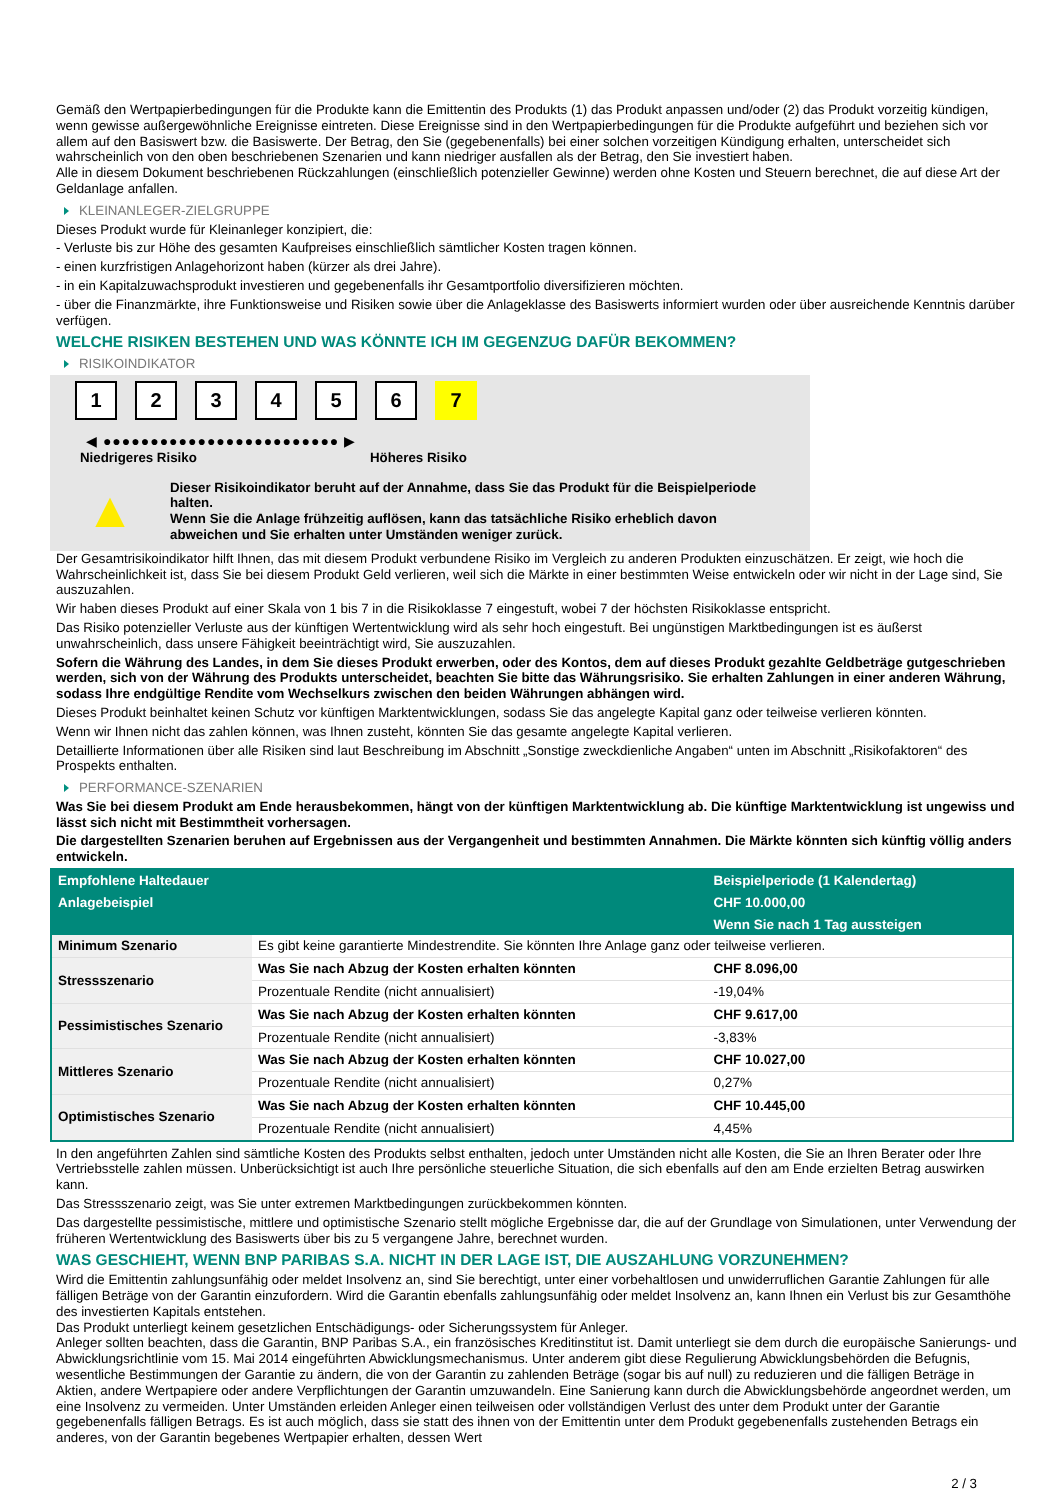Gemäß den Wertpapierbedingungen für die Produkte kann die Emittentin des Produkts (1) das Produkt anpassen und/oder (2) das Produkt vorzeitig kündigen, wenn gewisse außergewöhnliche Ereignisse eintreten. Diese Ereignisse sind in den Wertpapierbedingungen für die Produkte aufgeführt und beziehen sich vor allem auf den Basiswert bzw. die Basiswerte. Der Betrag, den Sie (gegebenenfalls) bei einer solchen vorzeitigen Kündigung erhalten, unterscheidet sich wahrscheinlich von den oben beschriebenen Szenarien und kann niedriger ausfallen als der Betrag, den Sie investiert haben.
Alle in diesem Dokument beschriebenen Rückzahlungen (einschließlich potenzieller Gewinne) werden ohne Kosten und Steuern berechnet, die auf diese Art der Geldanlage anfallen.
KLEINANLEGER-ZIELGRUPPE
Dieses Produkt wurde für Kleinanleger konzipiert, die:
- Verluste bis zur Höhe des gesamten Kaufpreises einschließlich sämtlicher Kosten tragen können.
- einen kurzfristigen Anlagehorizont haben (kürzer als drei Jahre).
- in ein Kapitalzuwachsprodukt investieren und gegebenenfalls ihr Gesamtportfolio diversifizieren möchten.
- über die Finanzmärkte, ihre Funktionsweise und Risiken sowie über die Anlageklasse des Basiswerts informiert wurden oder über ausreichende Kenntnis darüber verfügen.
WELCHE RISIKEN BESTEHEN UND WAS KÖNNTE ICH IM GEGENZUG DAFÜR BEKOMMEN?
RISIKOINDIKATOR
1 2 3 4 5 6 7
◀ ●●●●●●●●●●●●●●●●●●●●●●●●● ▶
Niedrigeres Risiko Höheres Risiko
▲
Dieser Risikoindikator beruht auf der Annahme, dass Sie das Produkt für die Beispielperiode halten.
Wenn Sie die Anlage frühzeitig auflösen, kann das tatsächliche Risiko erheblich davon abweichen und Sie erhalten unter Umständen weniger zurück.
Der Gesamtrisikoindikator hilft Ihnen, das mit diesem Produkt verbundene Risiko im Vergleich zu anderen Produkten einzuschätzen. Er zeigt, wie hoch die Wahrscheinlichkeit ist, dass Sie bei diesem Produkt Geld verlieren, weil sich die Märkte in einer bestimmten Weise entwickeln oder wir nicht in der Lage sind, Sie auszuzahlen.
Wir haben dieses Produkt auf einer Skala von 1 bis 7 in die Risikoklasse 7 eingestuft, wobei 7 der höchsten Risikoklasse entspricht.
Das Risiko potenzieller Verluste aus der künftigen Wertentwicklung wird als sehr hoch eingestuft. Bei ungünstigen Marktbedingungen ist es äußerst unwahrscheinlich, dass unsere Fähigkeit beeinträchtigt wird, Sie auszuzahlen.
Sofern die Währung des Landes, in dem Sie dieses Produkt erwerben, oder des Kontos, dem auf dieses Produkt gezahlte Geldbeträge gutgeschrieben werden, sich von der Währung des Produkts unterscheidet, beachten Sie bitte das Währungsrisiko. Sie erhalten Zahlungen in einer anderen Währung, sodass Ihre endgültige Rendite vom Wechselkurs zwischen den beiden Währungen abhängen wird.
Dieses Produkt beinhaltet keinen Schutz vor künftigen Marktentwicklungen, sodass Sie das angelegte Kapital ganz oder teilweise verlieren könnten.
Wenn wir Ihnen nicht das zahlen können, was Ihnen zusteht, könnten Sie das gesamte angelegte Kapital verlieren.
Detaillierte Informationen über alle Risiken sind laut Beschreibung im Abschnitt „Sonstige zweckdienliche Angaben“ unten im Abschnitt „Risikofaktoren“ des Prospekts enthalten.
PERFORMANCE-SZENARIEN
Was Sie bei diesem Produkt am Ende herausbekommen, hängt von der künftigen Marktentwicklung ab. Die künftige Marktentwicklung ist ungewiss und lässt sich nicht mit Bestimmtheit vorhersagen.
Die dargestellten Szenarien beruhen auf Ergebnissen aus der Vergangenheit und bestimmten Annahmen. Die Märkte könnten sich künftig völlig anders entwickeln.
| Empfohlene Haltedauer | | Beispielperiode (1 Kalendertag) |
| --- | --- | --- |
| Anlagebeispiel | | CHF 10.000,00 |
| | | Wenn Sie nach 1 Tag aussteigen |
| Minimum Szenario | Es gibt keine garantierte Mindestrendite. Sie könnten Ihre Anlage ganz oder teilweise verlieren. | |
| Stressszenario | Was Sie nach Abzug der Kosten erhalten könnten | CHF 8.096,00 |
| | Prozentuale Rendite (nicht annualisiert) | -19,04% |
| Pessimistisches Szenario | Was Sie nach Abzug der Kosten erhalten könnten | CHF 9.617,00 |
| | Prozentuale Rendite (nicht annualisiert) | -3,83% |
| Mittleres Szenario | Was Sie nach Abzug der Kosten erhalten könnten | CHF 10.027,00 |
| | Prozentuale Rendite (nicht annualisiert) | 0,27% |
| Optimistisches Szenario | Was Sie nach Abzug der Kosten erhalten könnten | CHF 10.445,00 |
| | Prozentuale Rendite (nicht annualisiert) | 4,45% |
In den angeführten Zahlen sind sämtliche Kosten des Produkts selbst enthalten, jedoch unter Umständen nicht alle Kosten, die Sie an Ihren Berater oder Ihre Vertriebsstelle zahlen müssen. Unberücksichtigt ist auch Ihre persönliche steuerliche Situation, die sich ebenfalls auf den am Ende erzielten Betrag auswirken kann.
Das Stressszenario zeigt, was Sie unter extremen Marktbedingungen zurückbekommen könnten.
Das dargestellte pessimistische, mittlere und optimistische Szenario stellt mögliche Ergebnisse dar, die auf der Grundlage von Simulationen, unter Verwendung der früheren Wertentwicklung des Basiswerts über bis zu 5 vergangene Jahre, berechnet wurden.
WAS GESCHIEHT, WENN BNP PARIBAS S.A. NICHT IN DER LAGE IST, DIE AUSZAHLUNG VORZUNEHMEN?
Wird die Emittentin zahlungsunfähig oder meldet Insolvenz an, sind Sie berechtigt, unter einer vorbehaltlosen und unwiderruflichen Garantie Zahlungen für alle fälligen Beträge von der Garantin einzufordern. Wird die Garantin ebenfalls zahlungsunfähig oder meldet Insolvenz an, kann Ihnen ein Verlust bis zur Gesamthöhe des investierten Kapitals entstehen.
Das Produkt unterliegt keinem gesetzlichen Entschädigungs- oder Sicherungssystem für Anleger.
Anleger sollten beachten, dass die Garantin, BNP Paribas S.A., ein französisches Kreditinstitut ist. Damit unterliegt sie dem durch die europäische Sanierungs- und Abwicklungsrichtlinie vom 15. Mai 2014 eingeführten Abwicklungsmechanismus. Unter anderem gibt diese Regulierung Abwicklungsbehörden die Befugnis, wesentliche Bestimmungen der Garantie zu ändern, die von der Garantin zu zahlenden Beträge (sogar bis auf null) zu reduzieren und die fälligen Beträge in Aktien, andere Wertpapiere oder andere Verpflichtungen der Garantin umzuwandeln. Eine Sanierung kann durch die Abwicklungsbehörde angeordnet werden, um eine Insolvenz zu vermeiden. Unter Umständen erleiden Anleger einen teilweisen oder vollständigen Verlust des unter dem Produkt unter der Garantie gegebenenfalls fälligen Betrags. Es ist auch möglich, dass sie statt des ihnen von der Emittentin unter dem Produkt gegebenenfalls zustehenden Betrags ein anderes, von der Garantin begebenes Wertpapier erhalten, dessen Wert
2 / 3